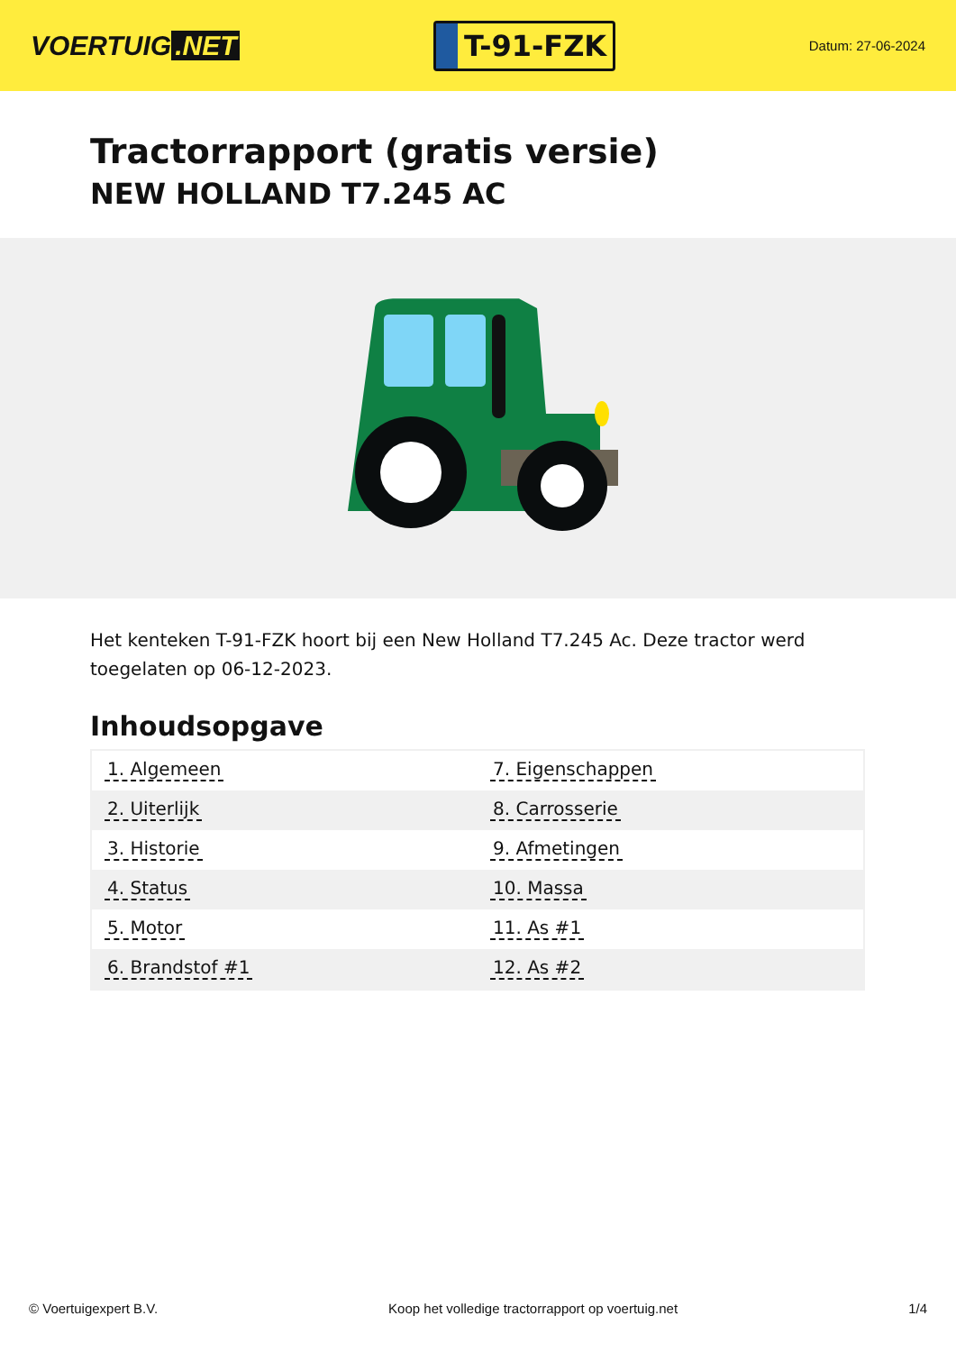VOERTUIG.NET
T-91-FZK
Datum: 27-06-2024
Tractorrapport (gratis versie)
NEW HOLLAND T7.245 AC
Het kenteken T-91-FZK hoort bij een New Holland T7.245 Ac. Deze tractor werd toegelaten op 06-12-2023.
Inhoudsopgave
| 1. Algemeen | 7. Eigenschappen |
| 2. Uiterlijk | 8. Carrosserie |
| 3. Historie | 9. Afmetingen |
| 4. Status | 10. Massa |
| 5. Motor | 11. As #1 |
| 6. Brandstof #1 | 12. As #2 |
© Voertuigexpert B.V. Koop het volledige tractorrapport op voertuig.net 1/4